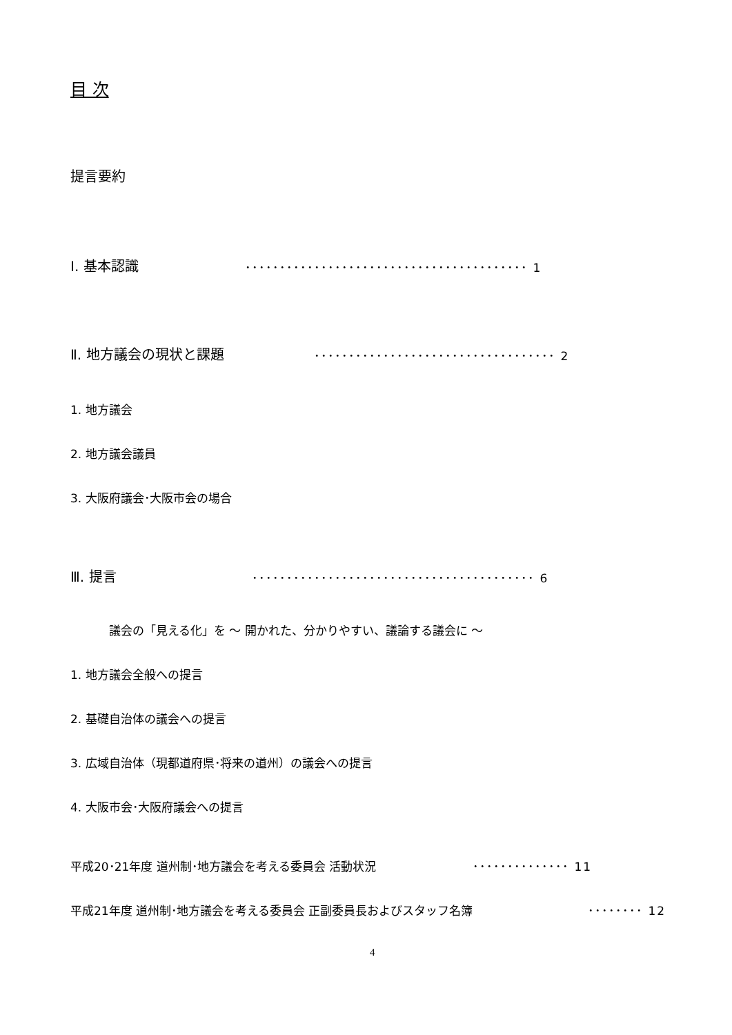目 次
提言要約
Ⅰ. 基本認識 ･････････････････････････････････････････ 1
Ⅱ. 地方議会の現状と課題 ･･･････････････････････････････････ 2
1. 地方議会
2. 地方議会議員
3. 大阪府議会･大阪市会の場合
Ⅲ. 提言 ･････････････････････････････････････････ 6
議会の「見える化」を ～ 開かれた、分かりやすい、議論する議会に ～
1. 地方議会全般への提言
2. 基礎自治体の議会への提言
3. 広域自治体（現都道府県･将来の道州）の議会への提言
4. 大阪市会･大阪府議会への提言
平成20･21年度 道州制･地方議会を考える委員会 活動状況 ･･････････････ 11
平成21年度 道州制･地方議会を考える委員会 正副委員長およびスタッフ名簿 ････････ 12
4